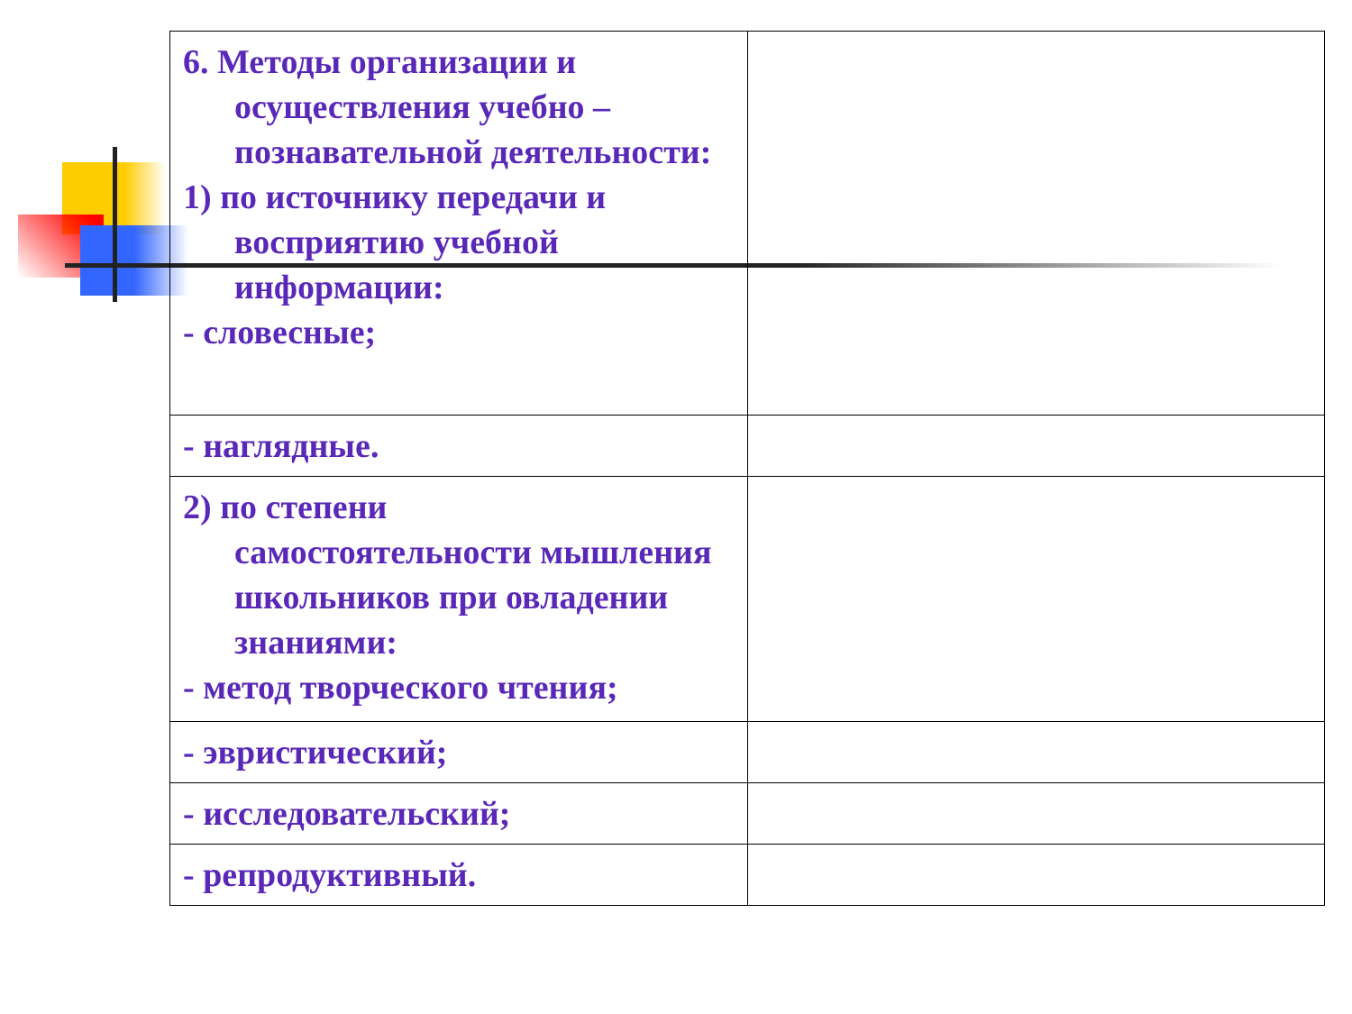| 6. Методы организации и осуществления учебно – познавательной деятельности: 1) по источнику передачи и восприятию учебной информации: - словесные; | |
| - наглядные. | |
| 2) по степени самостоятельности мышления школьников при овладении знаниями: - метод творческого чтения; | |
| - эвристический; | |
| - исследовательский; | |
| - репродуктивный. | |